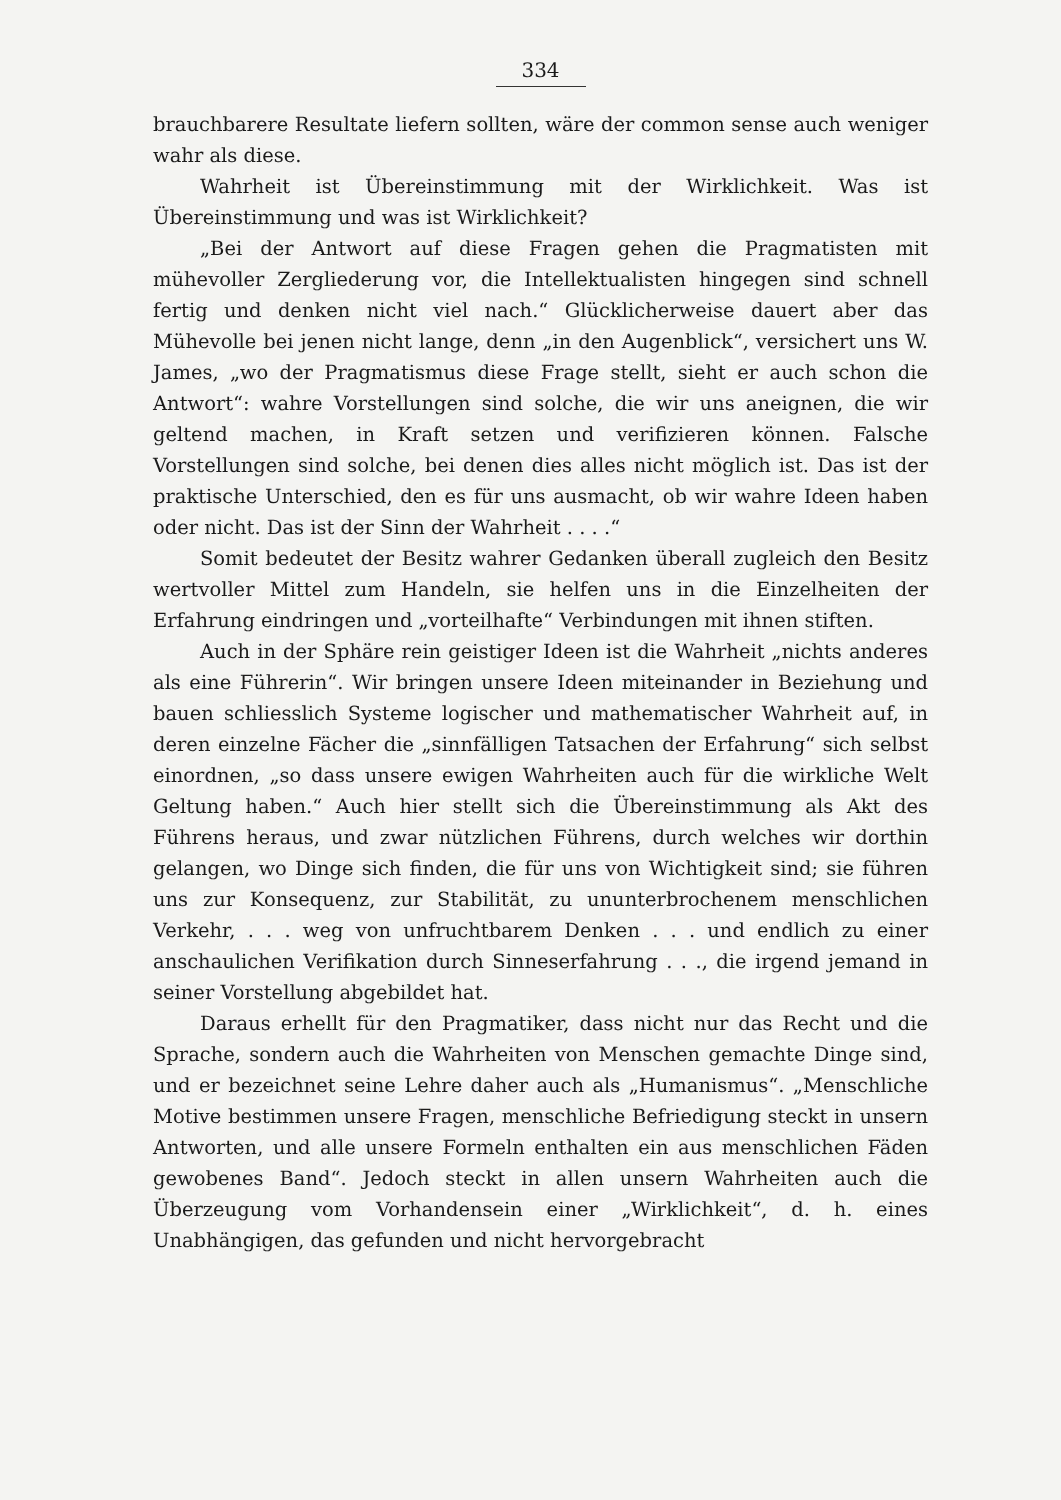334
brauchbarere Resultate liefern sollten, wäre der common sense auch weniger wahr als diese.
Wahrheit ist Übereinstimmung mit der Wirklichkeit. Was ist Übereinstimmung und was ist Wirklichkeit?
„Bei der Antwort auf diese Fragen gehen die Pragmatisten mit mühevoller Zergliederung vor, die Intellektualisten hingegen sind schnell fertig und denken nicht viel nach.“ Glücklicherweise dauert aber das Mühevolle bei jenen nicht lange, denn „in den Augenblick“, versichert uns W. James, „wo der Pragmatismus diese Frage stellt, sieht er auch schon die Antwort“: wahre Vorstellungen sind solche, die wir uns aneignen, die wir geltend machen, in Kraft setzen und verifizieren können. Falsche Vorstellungen sind solche, bei denen dies alles nicht möglich ist. Das ist der praktische Unterschied, den es für uns ausmacht, ob wir wahre Ideen haben oder nicht. Das ist der Sinn der Wahrheit . . . .“
Somit bedeutet der Besitz wahrer Gedanken überall zugleich den Besitz wertvoller Mittel zum Handeln, sie helfen uns in die Einzelheiten der Erfahrung eindringen und „vorteilhafte“ Verbindungen mit ihnen stiften.
Auch in der Sphäre rein geistiger Ideen ist die Wahrheit „nichts anderes als eine Führerin“. Wir bringen unsere Ideen miteinander in Beziehung und bauen schliesslich Systeme logischer und mathematischer Wahrheit auf, in deren einzelne Fächer die „sinnfälligen Tatsachen der Erfahrung“ sich selbst einordnen, „so dass unsere ewigen Wahrheiten auch für die wirkliche Welt Geltung haben.“ Auch hier stellt sich die Übereinstimmung als Akt des Führens heraus, und zwar nützlichen Führens, durch welches wir dorthin gelangen, wo Dinge sich finden, die für uns von Wichtigkeit sind; sie führen uns zur Konsequenz, zur Stabilität, zu ununterbrochenem menschlichen Verkehr, . . . weg von unfruchtbarem Denken . . . und endlich zu einer anschaulichen Verifikation durch Sinneserfahrung . . ., die irgend jemand in seiner Vorstellung abgebildet hat.
Daraus erhellt für den Pragmatiker, dass nicht nur das Recht und die Sprache, sondern auch die Wahrheiten von Menschen gemachte Dinge sind, und er bezeichnet seine Lehre daher auch als „Humanismus“. „Menschliche Motive bestimmen unsere Fragen, menschliche Befriedigung steckt in unsern Antworten, und alle unsere Formeln enthalten ein aus menschlichen Fäden gewobenes Band“. Jedoch steckt in allen unsern Wahrheiten auch die Überzeugung vom Vorhandensein einer „Wirklichkeit“, d. h. eines Unabhängigen, das gefunden und nicht hervorgebracht